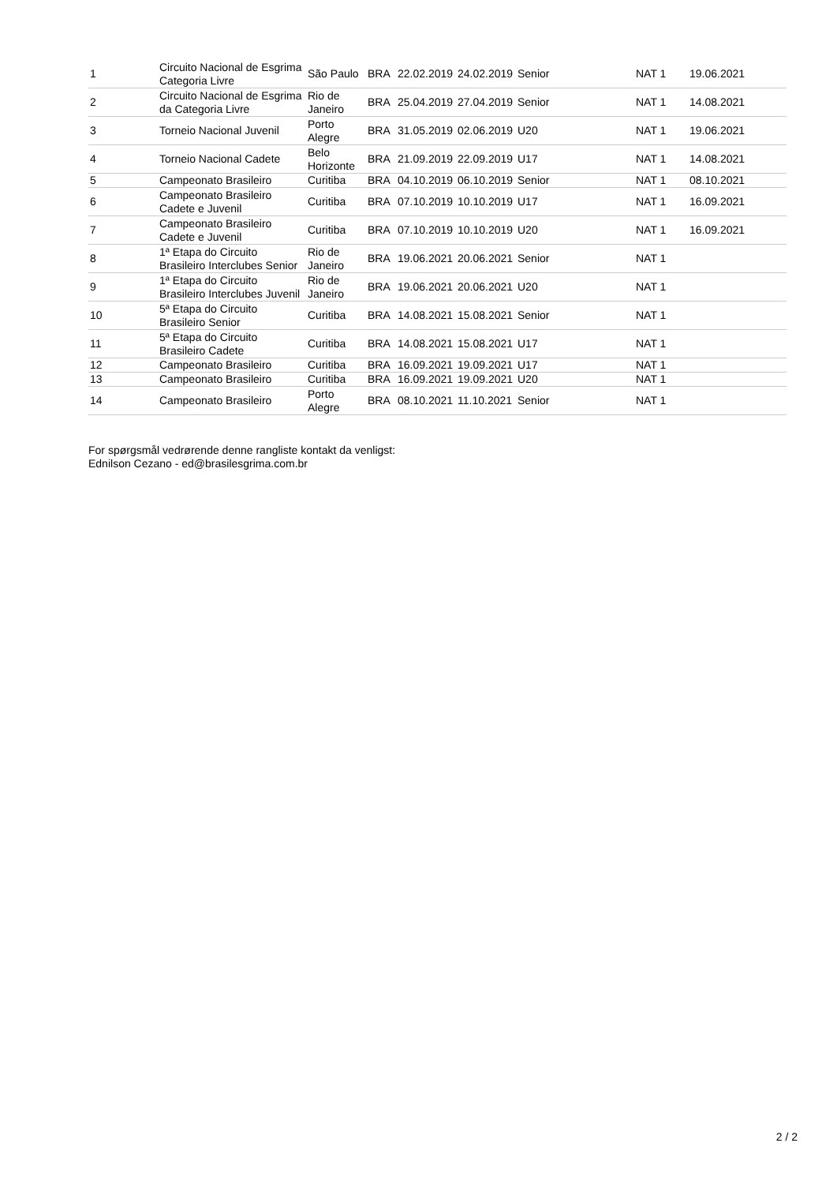| 1 | Circuito Nacional de Esgrima Categoria Livre | São Paulo | BRA | 22.02.2019 | 24.02.2019 | Senior | NAT 1 | 19.06.2021 |
| 2 | Circuito Nacional de Esgrima da Categoria Livre | Rio de Janeiro | BRA | 25.04.2019 | 27.04.2019 | Senior | NAT 1 | 14.08.2021 |
| 3 | Torneio Nacional Juvenil | Porto Alegre | BRA | 31.05.2019 | 02.06.2019 | U20 | NAT 1 | 19.06.2021 |
| 4 | Torneio Nacional Cadete | Belo Horizonte | BRA | 21.09.2019 | 22.09.2019 | U17 | NAT 1 | 14.08.2021 |
| 5 | Campeonato Brasileiro | Curitiba | BRA | 04.10.2019 | 06.10.2019 | Senior | NAT 1 | 08.10.2021 |
| 6 | Campeonato Brasileiro Cadete e Juvenil | Curitiba | BRA | 07.10.2019 | 10.10.2019 | U17 | NAT 1 | 16.09.2021 |
| 7 | Campeonato Brasileiro Cadete e Juvenil | Curitiba | BRA | 07.10.2019 | 10.10.2019 | U20 | NAT 1 | 16.09.2021 |
| 8 | 1ª Etapa do Circuito Brasileiro Interclubes Senior | Rio de Janeiro | BRA | 19.06.2021 | 20.06.2021 | Senior | NAT 1 | |
| 9 | 1ª Etapa do Circuito Brasileiro Interclubes Juvenil | Rio de Janeiro | BRA | 19.06.2021 | 20.06.2021 | U20 | NAT 1 | |
| 10 | 5ª Etapa do Circuito Brasileiro Senior | Curitiba | BRA | 14.08.2021 | 15.08.2021 | Senior | NAT 1 | |
| 11 | 5ª Etapa do Circuito Brasileiro Cadete | Curitiba | BRA | 14.08.2021 | 15.08.2021 | U17 | NAT 1 | |
| 12 | Campeonato Brasileiro | Curitiba | BRA | 16.09.2021 | 19.09.2021 | U17 | NAT 1 | |
| 13 | Campeonato Brasileiro | Curitiba | BRA | 16.09.2021 | 19.09.2021 | U20 | NAT 1 | |
| 14 | Campeonato Brasileiro | Porto Alegre | BRA | 08.10.2021 | 11.10.2021 | Senior | NAT 1 | |
For spørgsmål vedrørende denne rangliste kontakt da venligst:
Ednilson Cezano - ed@brasilesgrima.com.br
2 / 2